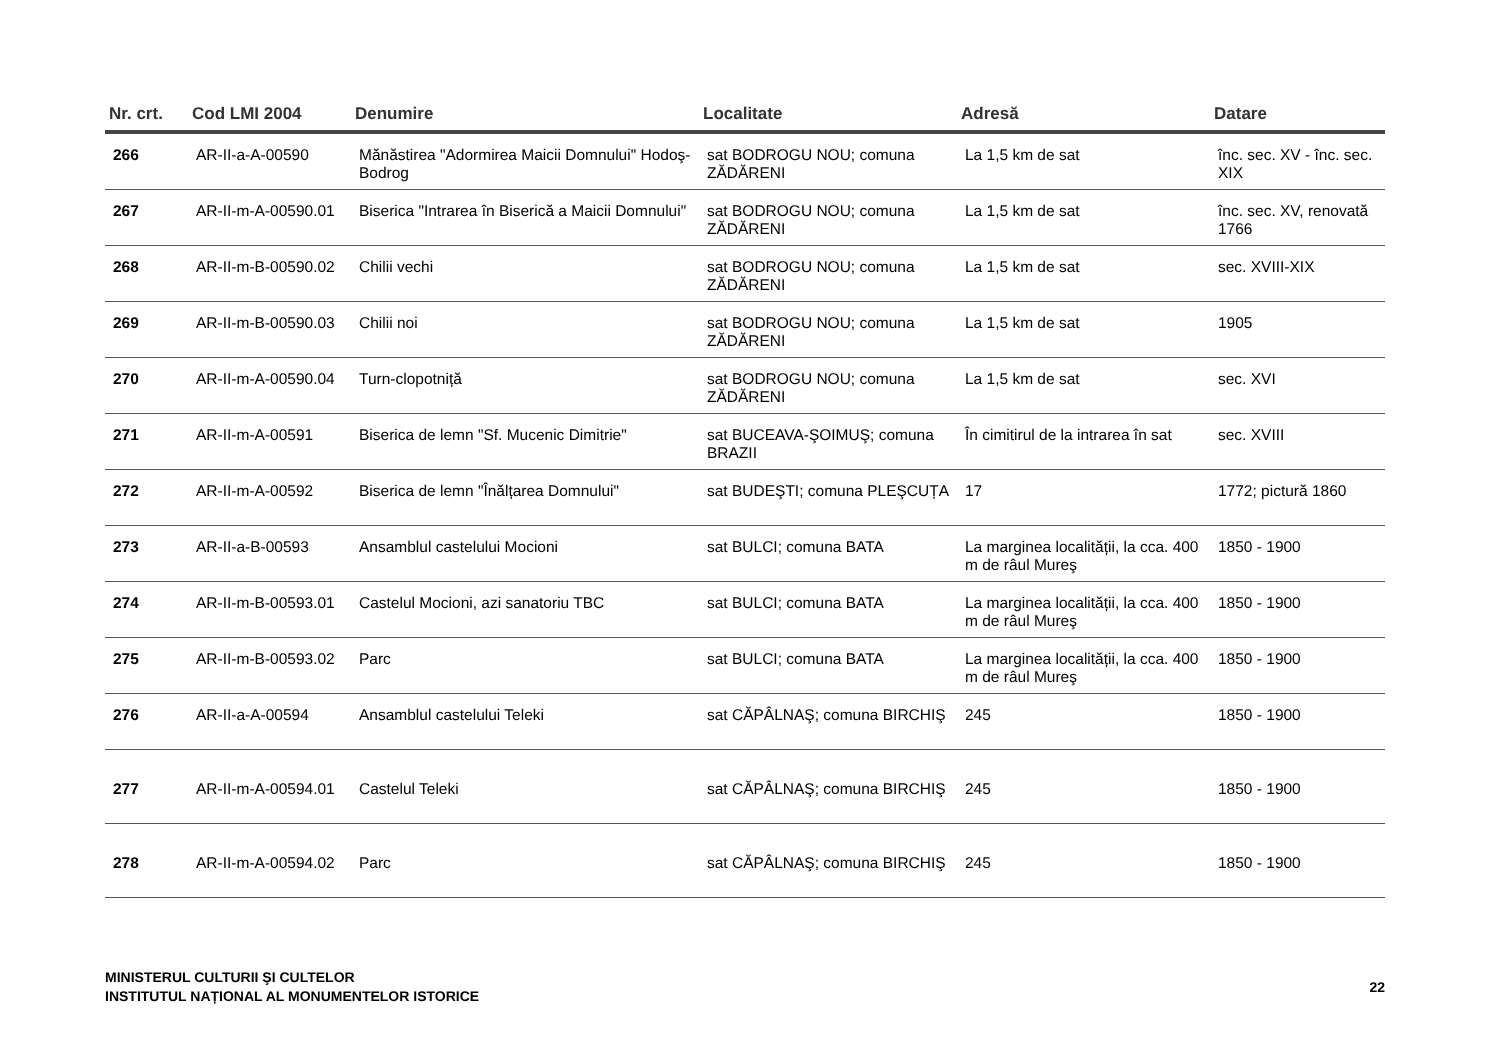| Nr. crt. | Cod LMI 2004 | Denumire | Localitate | Adresă | Datare |
| --- | --- | --- | --- | --- | --- |
| 266 | AR-II-a-A-00590 | Mănăstirea "Adormirea Maicii Domnului" Hodoş-Bodrog | sat BODROGU NOU; comuna ZĂDĂRENI | La 1,5 km de sat | înc. sec. XV - înc. sec. XIX |
| 267 | AR-II-m-A-00590.01 | Biserica "Intrarea în Biserică a Maicii Domnului" | sat BODROGU NOU; comuna ZĂDĂRENI | La 1,5 km de sat | înc. sec. XV, renovată 1766 |
| 268 | AR-II-m-B-00590.02 | Chilii vechi | sat BODROGU NOU; comuna ZĂDĂRENI | La 1,5 km de sat | sec. XVIII-XIX |
| 269 | AR-II-m-B-00590.03 | Chilii noi | sat BODROGU NOU; comuna ZĂDĂRENI | La 1,5 km de sat | 1905 |
| 270 | AR-II-m-A-00590.04 | Turn-clopotniță | sat BODROGU NOU; comuna ZĂDĂRENI | La 1,5 km de sat | sec. XVI |
| 271 | AR-II-m-A-00591 | Biserica de lemn "Sf. Mucenic Dimitrie" | sat BUCEAVA-ŞOIMUŞ; comuna BRAZII | În cimitirul de la intrarea în sat | sec. XVIII |
| 272 | AR-II-m-A-00592 | Biserica de lemn "Înălțarea Domnului" | sat BUDEŞTI; comuna PLEŞCUȚA | 17 | 1772; pictură 1860 |
| 273 | AR-II-a-B-00593 | Ansamblul castelului Mocioni | sat BULCI; comuna BATA | La marginea localității, la cca. 400 m de râul Mureş | 1850 - 1900 |
| 274 | AR-II-m-B-00593.01 | Castelul Mocioni, azi sanatoriu TBC | sat BULCI; comuna BATA | La marginea localității, la cca. 400 m de râul Mureş | 1850 - 1900 |
| 275 | AR-II-m-B-00593.02 | Parc | sat BULCI; comuna BATA | La marginea localității, la cca. 400 m de râul Mureş | 1850 - 1900 |
| 276 | AR-II-a-A-00594 | Ansamblul castelului Teleki | sat CĂPÂLNAŞ; comuna BIRCHIŞ | 245 | 1850 - 1900 |
| 277 | AR-II-m-A-00594.01 | Castelul Teleki | sat CĂPÂLNAŞ; comuna BIRCHIŞ | 245 | 1850 - 1900 |
| 278 | AR-II-m-A-00594.02 | Parc | sat CĂPÂLNAŞ; comuna BIRCHIŞ | 245 | 1850 - 1900 |
MINISTERUL CULTURII ŞI CULTELOR
INSTITUTUL NAȚIONAL AL MONUMENTELOR ISTORICE
22